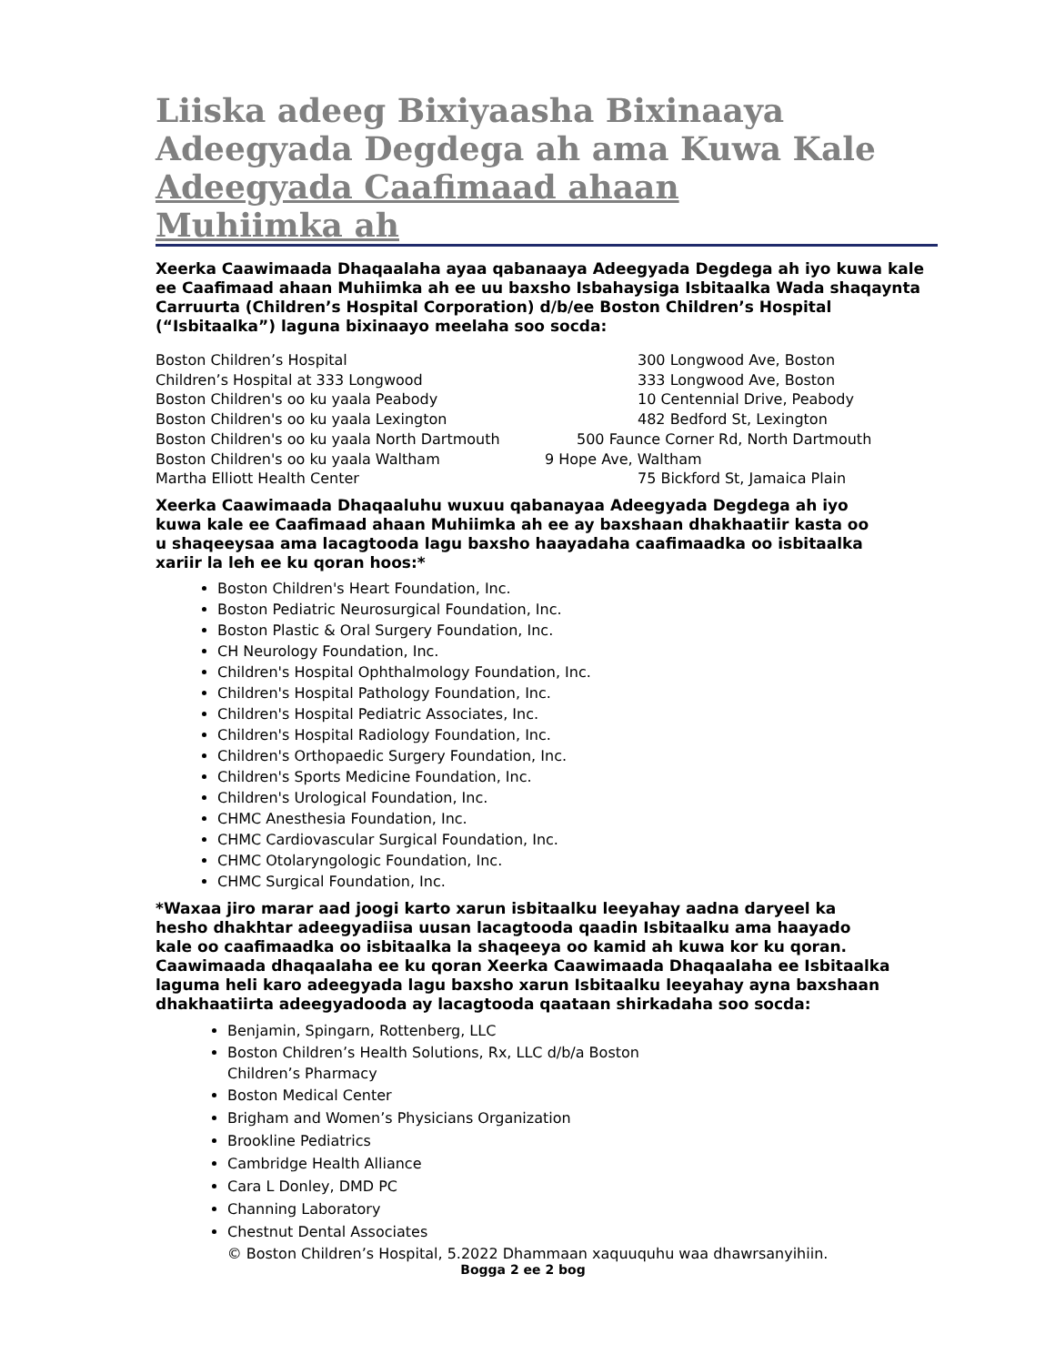Liiska adeeg Bixiyaasha Bixinaaya Adeegyada Degdega ah ama Kuwa Kale
Adeegyada Caafimaad ahaan Muhiimka ah
Xeerka Caawimaada Dhaqaalaha ayaa qabanaaya Adeegyada Degdega ah iyo kuwa kale ee Caafimaad ahaan Muhiimka ah ee uu baxsho Isbahaysiga Isbitaalka Wada shaqaynta Carruurta (Children’s Hospital Corporation) d/b/ee Boston Children’s Hospital (“Isbitaalka”) laguna bixinaayo meelaha soo socda:
Boston Children’s Hospital 300 Longwood Ave, Boston
Children’s Hospital at 333 Longwood 333 Longwood Ave, Boston
Boston Children's oo ku yaala Peabody 10 Centennial Drive, Peabody
Boston Children's oo ku yaala Lexington 482 Bedford St, Lexington
Boston Children's oo ku yaala North Dartmouth 500 Faunce Corner Rd, North Dartmouth
Boston Children's oo ku yaala Waltham 9 Hope Ave, Waltham
Martha Elliott Health Center 75 Bickford St, Jamaica Plain
Xeerka Caawimaada Dhaqaaluhu wuxuu qabanayaa Adeegyada Degdega ah iyo kuwa kale ee Caafimaad ahaan Muhiimka ah ee ay baxshaan dhakhaatiir kasta oo u shaqeeysaa ama lacagtooda lagu baxsho haayadaha caafimaadka oo isbitaalka xariir la leh ee ku qoran hoos:*
Boston Children's Heart Foundation, Inc.
Boston Pediatric Neurosurgical Foundation, Inc.
Boston Plastic & Oral Surgery Foundation, Inc.
CH Neurology Foundation, Inc.
Children's Hospital Ophthalmology Foundation, Inc.
Children's Hospital Pathology Foundation, Inc.
Children's Hospital Pediatric Associates, Inc.
Children's Hospital Radiology Foundation, Inc.
Children's Orthopaedic Surgery Foundation, Inc.
Children's Sports Medicine Foundation, Inc.
Children's Urological Foundation, Inc.
CHMC Anesthesia Foundation, Inc.
CHMC Cardiovascular Surgical Foundation, Inc.
CHMC Otolaryngologic Foundation, Inc.
CHMC Surgical Foundation, Inc.
*Waxaa jiro marar aad joogi karto xarun isbitaalku leeyahay aadna daryeel ka hesho dhakhtar adeegyadiisa uusan lacagtooda qaadin Isbitaalku ama haayado kale oo caafimaadka oo isbitaalka la shaqeeya oo kamid ah kuwa kor ku qoran. Caawimaada dhaqaalaha ee ku qoran Xeerka Caawimaada Dhaqaalaha ee Isbitaalka laguma heli karo adeegyada lagu baxsho xarun Isbitaalku leeyahay ayna baxshaan dhakhaatiirta adeegyadooda ay lacagtooda qaataan shirkadaha soo socda:
Benjamin, Spingarn, Rottenberg, LLC
Boston Children’s Health Solutions, Rx, LLC d/b/a Boston
Children’s Pharmacy
Boston Medical Center
Brigham and Women’s Physicians Organization
Brookline Pediatrics
Cambridge Health Alliance
Cara L Donley, DMD PC
Channing Laboratory
Chestnut Dental Associates
© Boston Children’s Hospital, 5.2022 Dhammaan xaquuquhu waa dhawrsanyihiin.
Bogga 2 ee 2 bog